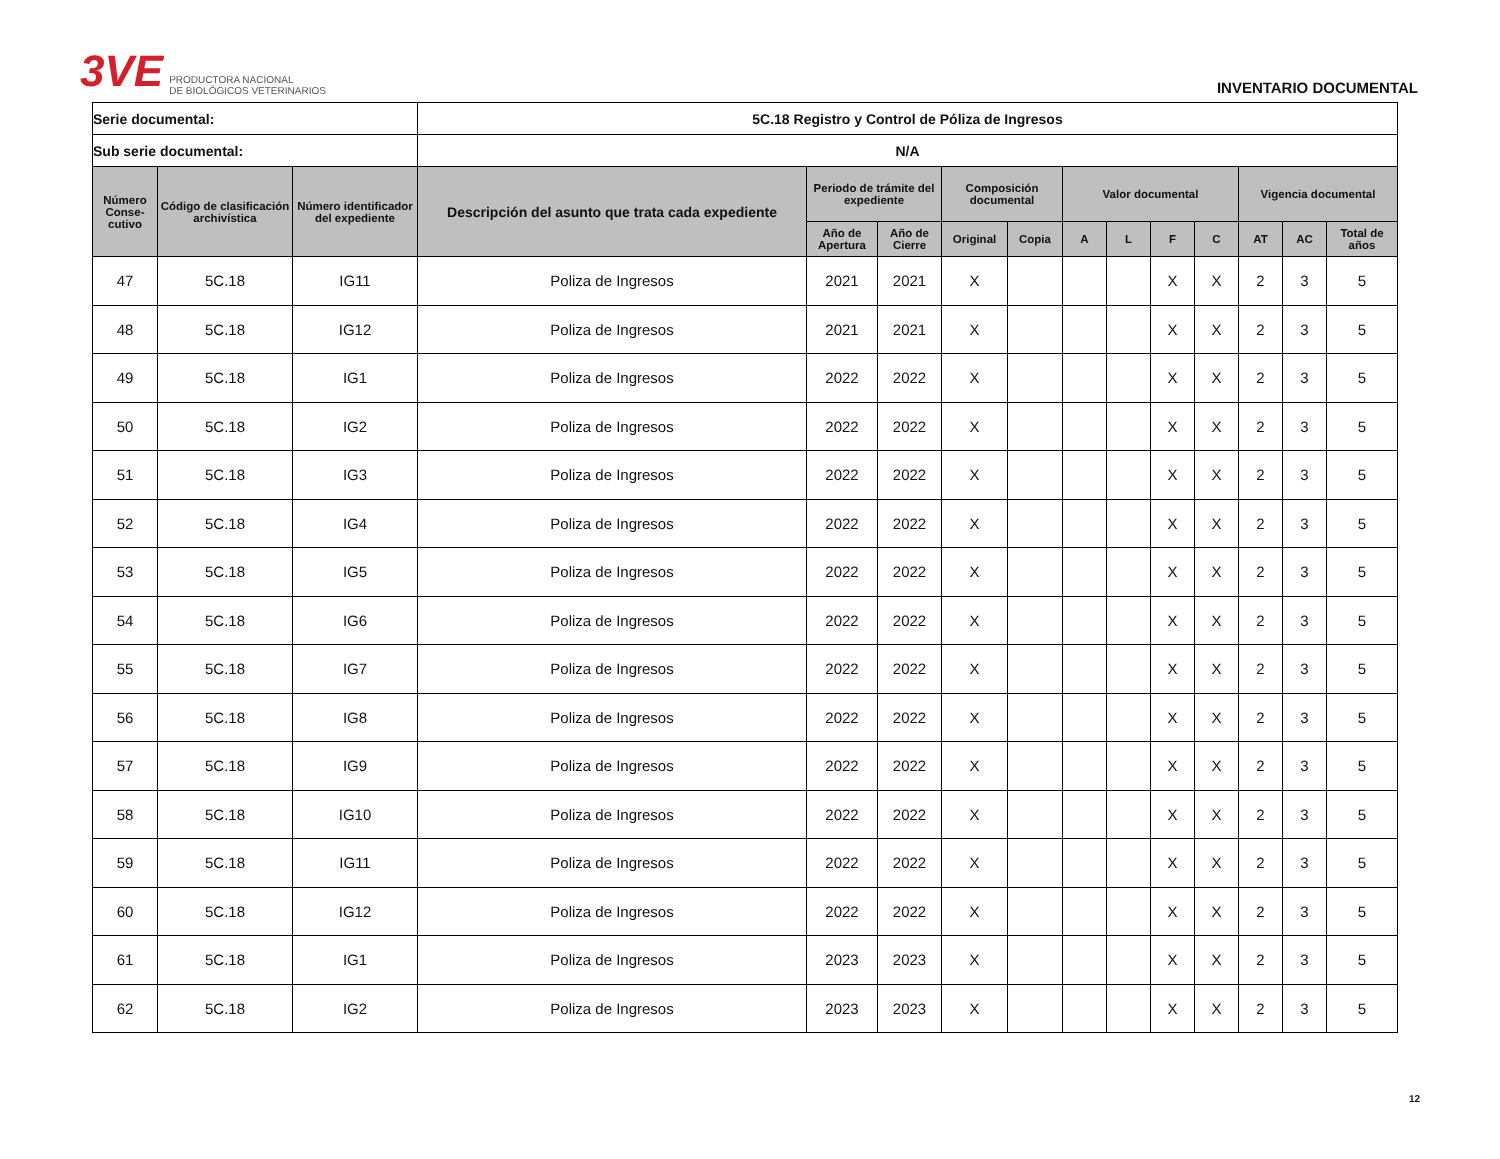3VE PRODUCTORA NACIONAL
DE BIOLÓGICOS VETERINARIOS
INVENTARIO DOCUMENTAL
| Serie documental: | | | 5C.18 Registro y Control de Póliza de Ingresos | | | | | | | | | | | |
| Sub serie documental: | | | N/A | | | | | | | | | | | |
| Número Conse-cutivo | Código de clasificación archivística | Número identificador del expediente | Descripción del asunto que trata cada expediente | Periodo de trámite del expediente | | Composición documental | | Valor documental | | | | Vigencia documental | | |
| | | | | Año de Apertura | Año de Cierre | Original | Copia | A | L | F | C | AT | AC | Total de años |
| 47 | 5C.18 | IG11 | Poliza de Ingresos | 2021 | 2021 | X | | | | X | X | 2 | 3 | 5 |
| 48 | 5C.18 | IG12 | Poliza de Ingresos | 2021 | 2021 | X | | | | X | X | 2 | 3 | 5 |
| 49 | 5C.18 | IG1 | Poliza de Ingresos | 2022 | 2022 | X | | | | X | X | 2 | 3 | 5 |
| 50 | 5C.18 | IG2 | Poliza de Ingresos | 2022 | 2022 | X | | | | X | X | 2 | 3 | 5 |
| 51 | 5C.18 | IG3 | Poliza de Ingresos | 2022 | 2022 | X | | | | X | X | 2 | 3 | 5 |
| 52 | 5C.18 | IG4 | Poliza de Ingresos | 2022 | 2022 | X | | | | X | X | 2 | 3 | 5 |
| 53 | 5C.18 | IG5 | Poliza de Ingresos | 2022 | 2022 | X | | | | X | X | 2 | 3 | 5 |
| 54 | 5C.18 | IG6 | Poliza de Ingresos | 2022 | 2022 | X | | | | X | X | 2 | 3 | 5 |
| 55 | 5C.18 | IG7 | Poliza de Ingresos | 2022 | 2022 | X | | | | X | X | 2 | 3 | 5 |
| 56 | 5C.18 | IG8 | Poliza de Ingresos | 2022 | 2022 | X | | | | X | X | 2 | 3 | 5 |
| 57 | 5C.18 | IG9 | Poliza de Ingresos | 2022 | 2022 | X | | | | X | X | 2 | 3 | 5 |
| 58 | 5C.18 | IG10 | Poliza de Ingresos | 2022 | 2022 | X | | | | X | X | 2 | 3 | 5 |
| 59 | 5C.18 | IG11 | Poliza de Ingresos | 2022 | 2022 | X | | | | X | X | 2 | 3 | 5 |
| 60 | 5C.18 | IG12 | Poliza de Ingresos | 2022 | 2022 | X | | | | X | X | 2 | 3 | 5 |
| 61 | 5C.18 | IG1 | Poliza de Ingresos | 2023 | 2023 | X | | | | X | X | 2 | 3 | 5 |
| 62 | 5C.18 | IG2 | Poliza de Ingresos | 2023 | 2023 | X | | | | X | X | 2 | 3 | 5 |
12